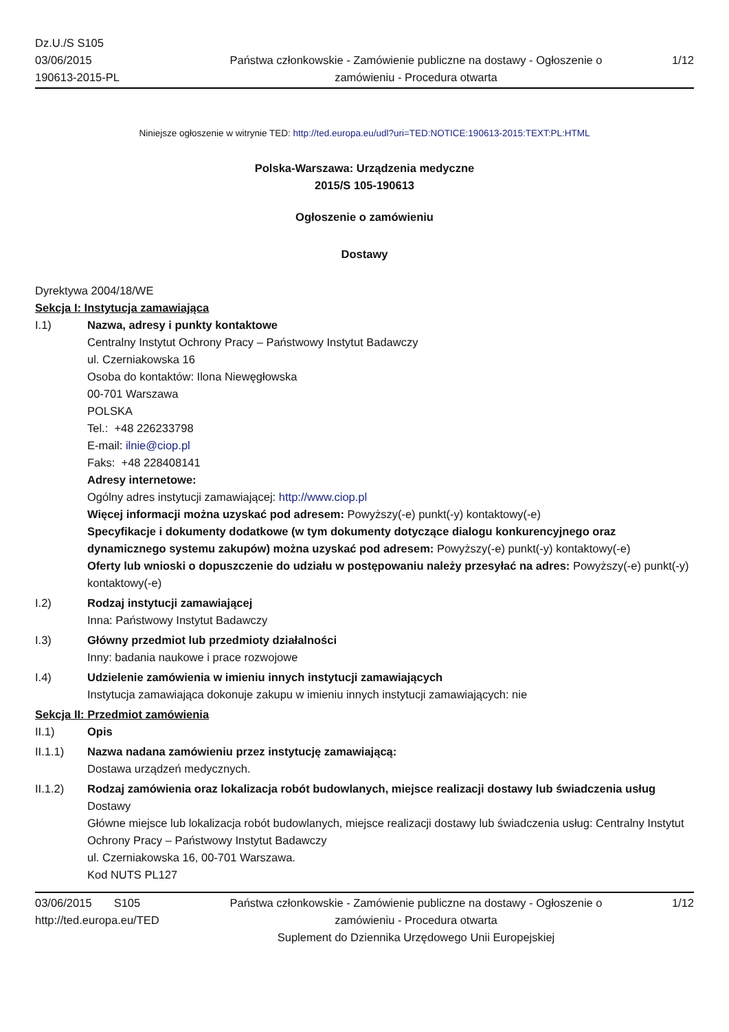Dz.U./S S105
03/06/2015
190613-2015-PL
Państwa członkowskie - Zamówienie publiczne na dostawy - Ogłoszenie o zamówieniu - Procedura otwarta
1/12
Niniejsze ogłoszenie w witrynie TED: http://ted.europa.eu/udl?uri=TED:NOTICE:190613-2015:TEXT:PL:HTML
Polska-Warszawa: Urządzenia medyczne
2015/S 105-190613
Ogłoszenie o zamówieniu
Dostawy
Dyrektywa 2004/18/WE
Sekcja I: Instytucja zamawiająca
I.1) Nazwa, adresy i punkty kontaktowe
Centralny Instytut Ochrony Pracy – Państwowy Instytut Badawczy
ul. Czerniakowska 16
Osoba do kontaktów: Ilona Niewęgłowska
00-701 Warszawa
POLSKA
Tel.: +48 226233798
E-mail: ilnie@ciop.pl
Faks: +48 228408141
Adresy internetowe:
Ogólny adres instytucji zamawiającej: http://www.ciop.pl
Więcej informacji można uzyskać pod adresem: Powyższy(-e) punkt(-y) kontaktowy(-e)
Specyfikacje i dokumenty dodatkowe (w tym dokumenty dotyczące dialogu konkurencyjnego oraz dynamicznego systemu zakupów) można uzyskać pod adresem: Powyższy(-e) punkt(-y) kontaktowy(-e)
Oferty lub wnioski o dopuszczenie do udziału w postępowaniu należy przesyłać na adres: Powyższy(-e) punkt(-y) kontaktowy(-e)
I.2) Rodzaj instytucji zamawiającej
Inna: Państwowy Instytut Badawczy
I.3) Główny przedmiot lub przedmioty działalności
Inny: badania naukowe i prace rozwojowe
I.4) Udzielenie zamówienia w imieniu innych instytucji zamawiających
Instytucja zamawiająca dokonuje zakupu w imieniu innych instytucji zamawiających: nie
Sekcja II: Przedmiot zamówienia
II.1) Opis
II.1.1) Nazwa nadana zamówieniu przez instytucję zamawiającą:
Dostawa urządzeń medycznych.
II.1.2) Rodzaj zamówienia oraz lokalizacja robót budowlanych, miejsce realizacji dostawy lub świadczenia usług
Dostawy
Główne miejsce lub lokalizacja robót budowlanych, miejsce realizacji dostawy lub świadczenia usług: Centralny Instytut Ochrony Pracy – Państwowy Instytut Badawczy
ul. Czerniakowska 16, 00-701 Warszawa.
Kod NUTS PL127
03/06/2015 S105
http://ted.europa.eu/TED
Państwa członkowskie - Zamówienie publiczne na dostawy - Ogłoszenie o zamówieniu - Procedura otwarta
Suplement do Dziennika Urzędowego Unii Europejskiej
1/12